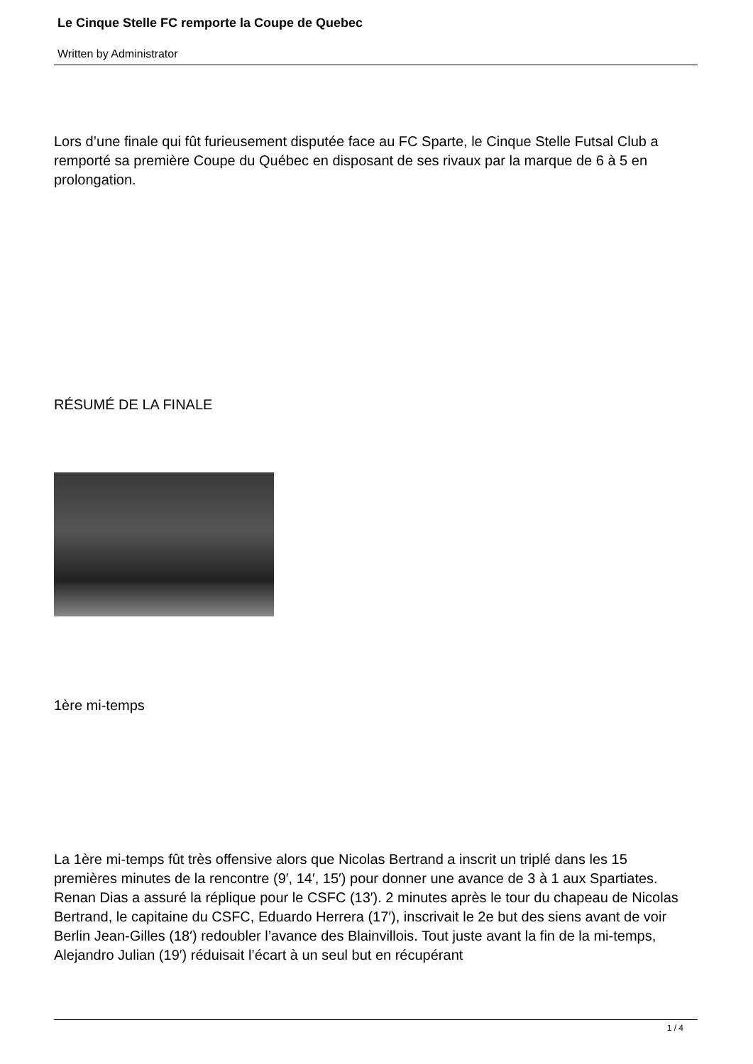Le Cinque Stelle FC remporte la Coupe de Quebec
Written by Administrator
Lors d’une finale qui fût furieusement disputée face au FC Sparte, le Cinque Stelle Futsal Club a remporté sa première Coupe du Québec en disposant de ses rivaux par la marque de 6 à 5 en prolongation.
RÉSUMÉ DE LA FINALE
1ère mi-temps
La 1ère mi-temps fût très offensive alors que Nicolas Bertrand a inscrit un triplé dans les 15 premières minutes de la rencontre (9′, 14′, 15′) pour donner une avance de 3 à 1 aux Spartiates. Renan Dias a assuré la réplique pour le CSFC (13′). 2 minutes après le tour du chapeau de Nicolas Bertrand, le capitaine du CSFC, Eduardo Herrera (17′), inscrivait le 2e but des siens avant de voir Berlin Jean-Gilles (18′) redoubler l’avance des Blainvillois. Tout juste avant la fin de la mi-temps, Alejandro Julian (19′) réduisait l’écart à un seul but en récupérant
1 / 4